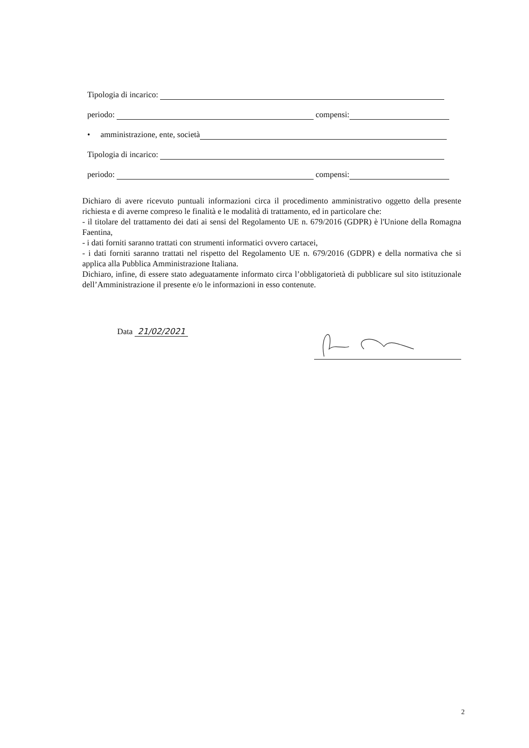Tipologia di incarico:
periodo: compensi:
• amministrazione, ente, società
Tipologia di incarico:
periodo: compensi:
Dichiaro di avere ricevuto puntuali informazioni circa il procedimento amministrativo oggetto della presente richiesta e di averne compreso le finalità e le modalità di trattamento, ed in particolare che:
- il titolare del trattamento dei dati ai sensi del Regolamento UE n. 679/2016 (GDPR) è l'Unione della Romagna Faentina,
- i dati forniti saranno trattati con strumenti informatici ovvero cartacei,
- i dati forniti saranno trattati nel rispetto del Regolamento UE n. 679/2016 (GDPR) e della normativa che si applica alla Pubblica Amministrazione Italiana.
Dichiaro, infine, di essere stato adeguatamente informato circa l’obbligatorietà di pubblicare sul sito istituzionale dell’Amministrazione il presente e/o le informazioni in esso contenute.
Data 21/02/2021
2